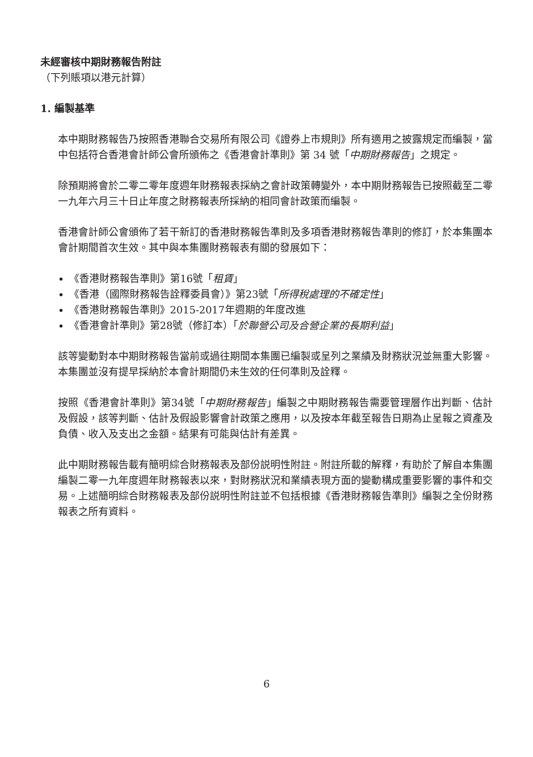未經審核中期財務報告附註
（下列賬項以港元計算）
1. 編製基準
本中期財務報告乃按照香港聯合交易所有限公司《證券上市規則》所有適用之披露規定而編製，當中包括符合香港會計師公會所頒佈之《香港會計準則》第 34 號「中期財務報告」之規定。
除預期將會於二零二零年度週年財務報表採納之會計政策轉變外，本中期財務報告已按照截至二零一九年六月三十日止年度之財務報表所採納的相同會計政策而編製。
香港會計師公會頒佈了若干新訂的香港財務報告準則及多項香港財務報告準則的修訂，於本集團本會計期間首次生效。其中與本集團財務報表有關的發展如下：
《香港財務報告準則》第16號「租賃」
《香港（國際財務報告詮釋委員會）》第23號「所得稅處理的不確定性」
《香港財務報告準則》2015-2017年週期的年度改進
《香港會計準則》第28號（修訂本）「於聯營公司及合營企業的長期利益」
該等變動對本中期財務報告當前或過往期間本集團已編製或呈列之業績及財務狀況並無重大影響。本集團並沒有提早採納於本會計期間仍未生效的任何準則及詮釋。
按照《香港會計準則》第34號「中期財務報告」編製之中期財務報告需要管理層作出判斷、估計及假設，該等判斷、估計及假設影響會計政策之應用，以及按本年截至報告日期為止呈報之資產及負債、收入及支出之金額。結果有可能與估計有差異。
此中期財務報告載有簡明綜合財務報表及部份説明性附註。附註所載的解釋，有助於了解自本集團編製二零一九年度週年財務報表以來，對財務狀況和業績表現方面的變動構成重要影響的事件和交易。上述簡明綜合財務報表及部份説明性附註並不包括根據《香港財務報告準則》編製之全份財務報表之所有資料。
6